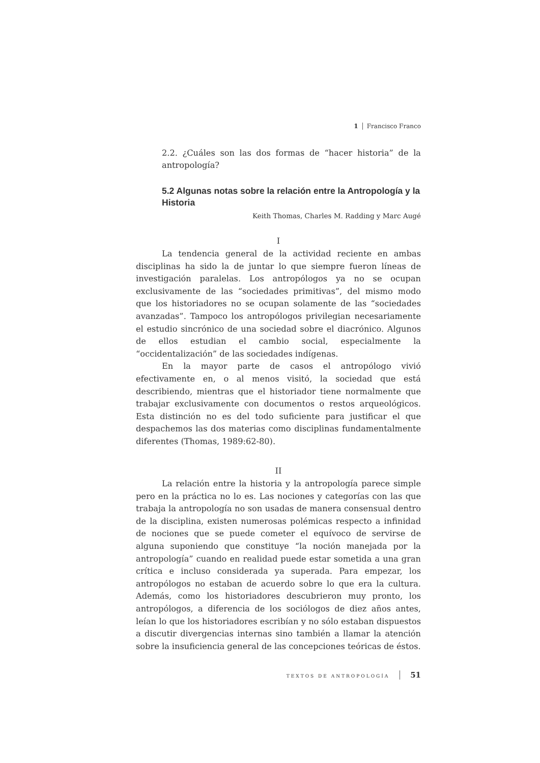1 Francisco Franco
2.2. ¿Cuáles son las dos formas de “hacer historia” de la antropología?
5.2 Algunas notas sobre la relación entre la Antropología y la Historia
Keith Thomas, Charles M. Radding y Marc Augé
I
La tendencia general de la actividad reciente en ambas disciplinas ha sido la de juntar lo que siempre fueron líneas de investigación paralelas. Los antropólogos ya no se ocupan exclusivamente de las “sociedades primitivas”, del mismo modo que los historiadores no se ocupan solamente de las “sociedades avanzadas”. Tampoco los antropólogos privilegian necesariamente el estudio sincrónico de una sociedad sobre el diacrónico. Algunos de ellos estudian el cambio social, especialmente la “occidentalización” de las sociedades indígenas.
En la mayor parte de casos el antropólogo vivió efectivamente en, o al menos visitó, la sociedad que está describiendo, mientras que el historiador tiene normalmente que trabajar exclusivamente con documentos o restos arqueológicos. Esta distinción no es del todo suficiente para justificar el que despachemos las dos materias como disciplinas fundamentalmente diferentes (Thomas, 1989:62-80).
II
La relación entre la historia y la antropología parece simple pero en la práctica no lo es. Las nociones y categorías con las que trabaja la antropología no son usadas de manera consensual dentro de la disciplina, existen numerosas polémicas respecto a infinidad de nociones que se puede cometer el equívoco de servirse de alguna suponiendo que constituye “la noción manejada por la antropología” cuando en realidad puede estar sometida a una gran crítica e incluso considerada ya superada. Para empezar, los antropólogos no estaban de acuerdo sobre lo que era la cultura. Además, como los historiadores descubrieron muy pronto, los antropólogos, a diferencia de los sociólogos de diez años antes, leían lo que los historiadores escribían y no sólo estaban dispuestos a discutir divergencias internas sino también a llamar la atención sobre la insuficiencia general de las concepciones teóricas de éstos.
TEXTOS DE ANTROPOLOGÍA 51